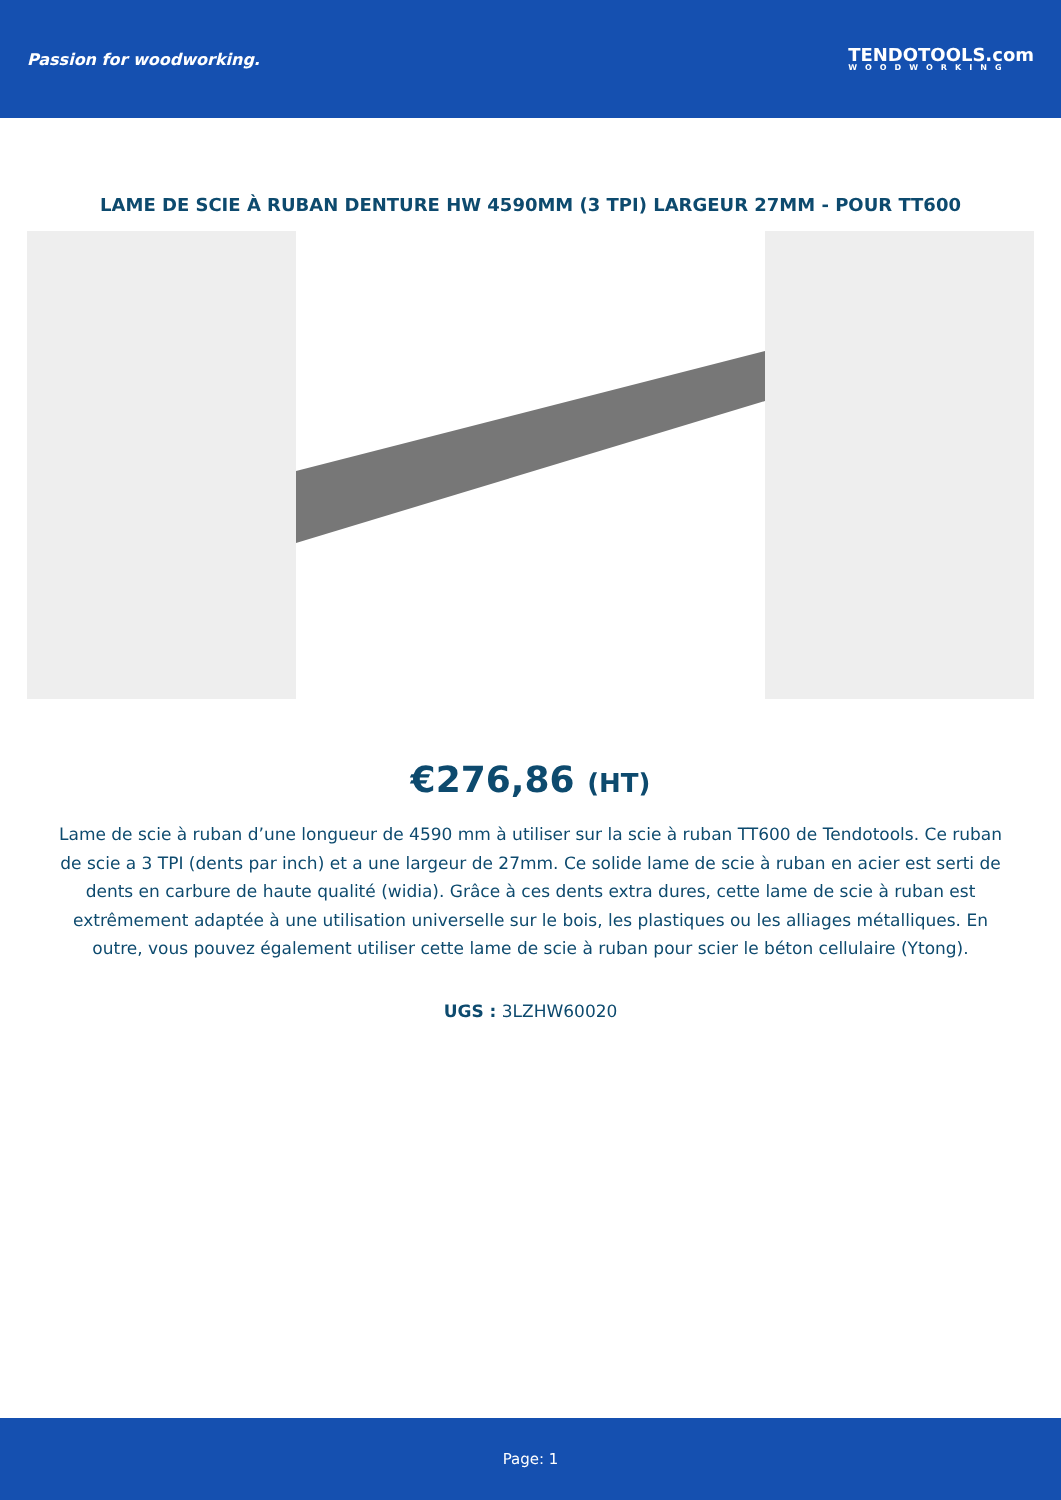Passion for woodworking.
TENDOTOOLS.com
WOODWORKING
LAME DE SCIE À RUBAN DENTURE HW 4590MM (3 TPI) LARGEUR 27MM - POUR TT600
€276,86 (HT)
Lame de scie à ruban d’une longueur de 4590 mm à utiliser sur la scie à ruban TT600 de Tendotools. Ce ruban de scie a 3 TPI (dents par inch) et a une largeur de 27mm. Ce solide lame de scie à ruban en acier est serti de dents en carbure de haute qualité (widia). Grâce à ces dents extra dures, cette lame de scie à ruban est extrêmement adaptée à une utilisation universelle sur le bois, les plastiques ou les alliages métalliques. En outre, vous pouvez également utiliser cette lame de scie à ruban pour scier le béton cellulaire (Ytong).
UGS : 3LZHW60020
Page: 1